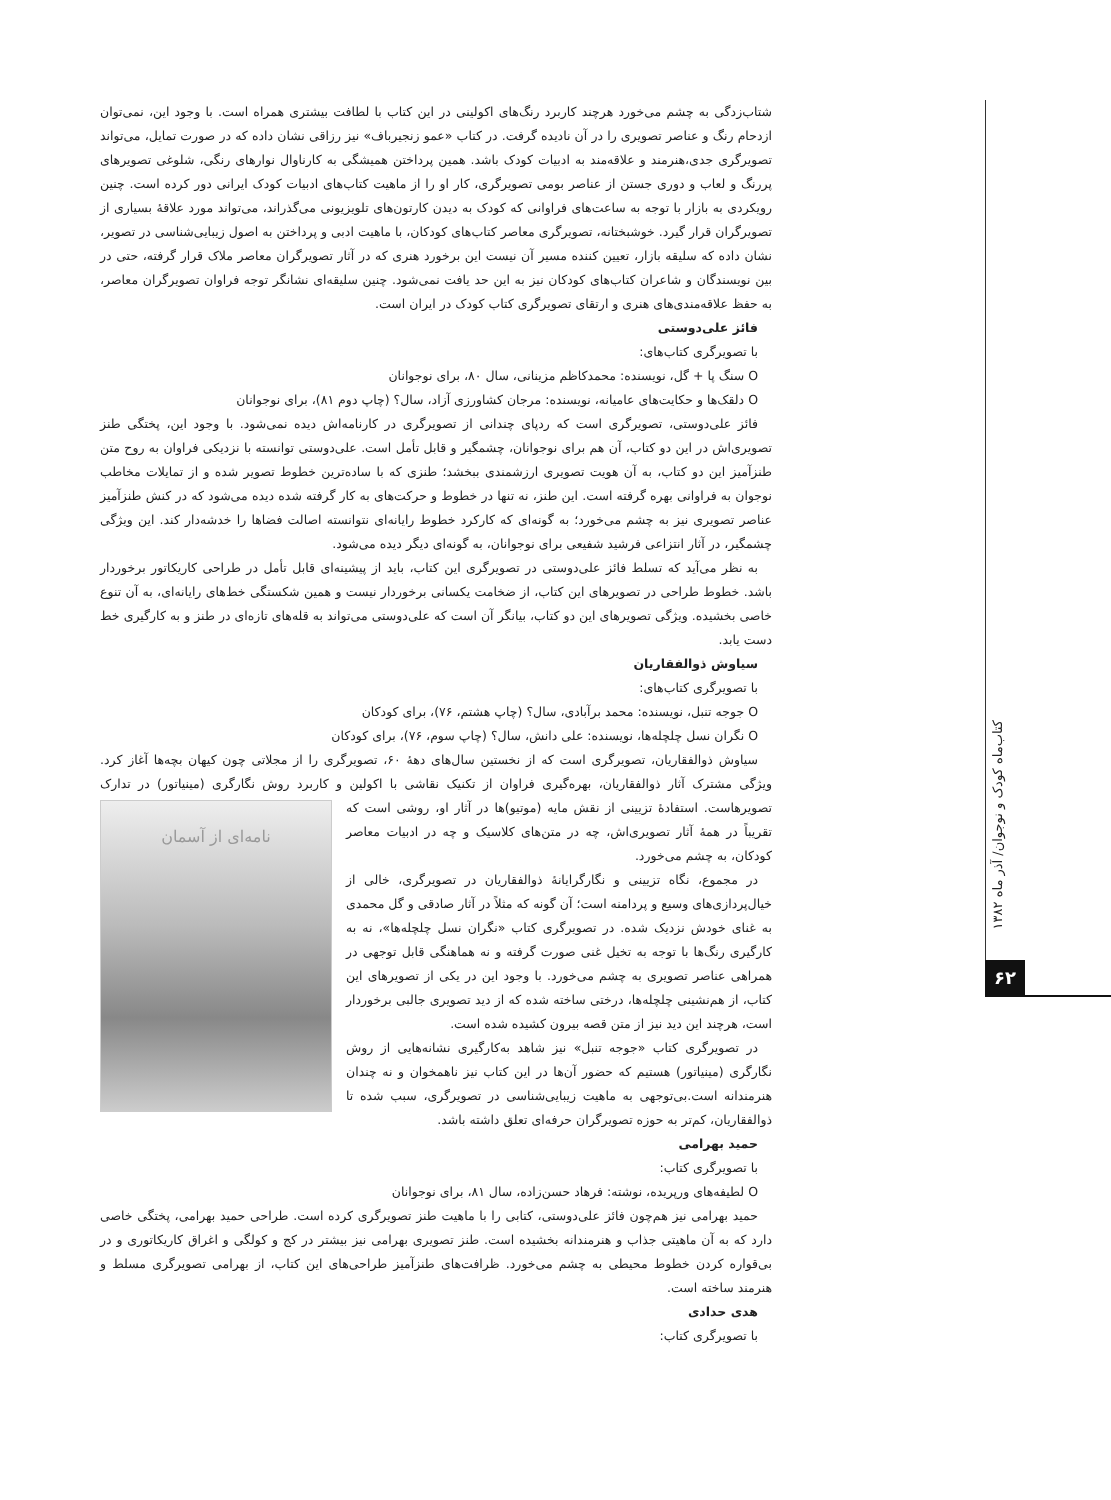کتاب‌ماه کودک و نوجوان/ آذر ماه ۱۳۸۲
۶۲
شتاب‌زدگی به چشم می‌خورد هرچند کاربرد رنگ‌های اکولینی در این کتاب با لطافت بیشتری همراه است. با وجود این، نمی‌توان ازدحام رنگ و عناصر تصویری را در آن نادیده گرفت. در کتاب «عمو زنجیرباف» نیز رزاقی نشان داده که در صورت تمایل، می‌تواند تصویرگری جدی،هنرمند و علاقه‌مند به ادبیات کودک باشد. همین پرداختن همیشگی به کارناوال نوارهای رنگی، شلوغی تصویرهای پررنگ و لعاب و دوری جستن از عناصر بومی تصویرگری، کار او را از ماهیت کتاب‌های ادبیات کودک ایرانی دور کرده است. چنین رویکردی به بازار با توجه به ساعت‌های فراوانی که کودک به دیدن کارتون‌های تلویزیونی می‌گذراند، می‌تواند مورد علاقهٔ بسیاری از تصویرگران قرار گیرد. خوشبختانه، تصویرگری معاصر کتاب‌های کودکان، با ماهیت ادبی و پرداختن به اصول زیبایی‌شناسی در تصویر، نشان داده که سلیقه بازار، تعیین کننده مسیر آن نیست این برخورد هنری که در آثار تصویرگران معاصر ملاک قرار گرفته، حتی در بین نویسندگان و شاعران کتاب‌های کودکان نیز به این حد یافت نمی‌شود. چنین سلیقه‌ای نشانگر توجه فراوان تصویرگران معاصر، به حفظ علاقه‌مندی‌های هنری و ارتقای تصویرگری کتاب کودک در ایران است.
فائز علی‌دوستی
با تصویرگری کتاب‌های:
O سنگ پا + گل، نویسنده: محمدکاظم مزینانی، سال ۸۰، برای نوجوانان
O دلقک‌ها و حکایت‌های عامیانه، نویسنده: مرجان کشاورزی آزاد، سال؟ (چاپ دوم ۸۱)، برای نوجوانان
فائز علی‌دوستی، تصویرگری است که ردپای چندانی از تصویرگری در کارنامه‌اش دیده نمی‌شود. با وجود این، پختگی طنز تصویری‌اش در این دو کتاب، آن هم برای نوجوانان، چشمگیر و قابل تأمل است. علی‌دوستی توانسته با نزدیکی فراوان به روح متن طنزآمیز این دو کتاب، به آن هویت تصویری ارزشمندی ببخشد؛ طنزی که با ساده‌ترین خطوط تصویر شده و از تمایلات مخاطب نوجوان به فراوانی بهره گرفته است. این طنز، نه تنها در خطوط و حرکت‌های به کار گرفته شده دیده می‌شود که در کنش طنزآمیز عناصر تصویری نیز به چشم می‌خورد؛ به گونه‌ای که کارکرد خطوط رایانه‌ای نتوانسته اصالت فضاها را خدشه‌دار کند. این ویژگی چشمگیر، در آثار انتزاعی فرشید شفیعی برای نوجوانان، به گونه‌ای دیگر دیده می‌شود.
به نظر می‌آید که تسلط فائز علی‌دوستی در تصویرگری این کتاب، باید از پیشینه‌ای قابل تأمل در طراحی کاریکاتور برخوردار باشد. خطوط طراحی در تصویرهای این کتاب، از ضخامت یکسانی برخوردار نیست و همین شکستگی خط‌های رایانه‌ای، به آن تنوع خاصی بخشیده. ویژگی تصویرهای این دو کتاب، بیانگر آن است که علی‌دوستی می‌تواند به قله‌های تازه‌ای در طنز و به کارگیری خط دست یابد.
سیاوش ذوالفقاریان
با تصویرگری کتاب‌های:
O جوجه تنبل، نویسنده: محمد برآبادی، سال؟ (چاپ هشتم، ۷۶)، برای کودکان
O نگران نسل چلچله‌ها، نویسنده: علی دانش، سال؟ (چاپ سوم، ۷۶)، برای کودکان
سیاوش ذوالفقاریان، تصویرگری است که از نخستین سال‌های دههٔ ۶۰، تصویرگری را از مجلاتی چون کیهان بچه‌ها آغاز کرد. ویژگی مشترک آثار ذوالفقاریان، بهره‌گیری فراوان از تکنیک نقاشی با اکولین و کاربرد روش نگارگری (مینیاتور) در تدارک
نامه‌ای از آسمان تصویرهاست. استفادهٔ تزیینی از نقش مایه (موتیو)ها در آثار او، روشی است که تقریباً در همهٔ آثار تصویری‌اش، چه در متن‌های کلاسیک و چه در ادبیات معاصر کودکان، به چشم می‌خورد.
در مجموع، نگاه تزیینی و نگارگرایانهٔ ذوالفقاریان در تصویرگری، خالی از خیال‌پردازی‌های وسیع و پردامنه است؛ آن گونه که مثلاً در آثار صادقی و گل محمدی به غنای خودش نزدیک شده. در تصویرگری کتاب «نگران نسل چلچله‌ها»، نه به کارگیری رنگ‌ها با توجه به تخیل غنی صورت گرفته و نه هماهنگی قابل توجهی در همراهی عناصر تصویری به چشم می‌خورد. با وجود این در یکی از تصویرهای این کتاب، از هم‌نشینی چلچله‌ها، درختی ساخته شده که از دید تصویری جالبی برخوردار است، هرچند این دید نیز از متن قصه بیرون کشیده شده است.
در تصویرگری کتاب «جوجه تنبل» نیز شاهد به‌کارگیری نشانه‌هایی از روش نگارگری (مینیاتور) هستیم که حضور آن‌ها در این کتاب نیز ناهمخوان و نه چندان هنرمندانه است.بی‌توجهی به ماهیت زیبایی‌شناسی در تصویرگری، سبب شده تا ذوالفقاریان، کم‌تر به حوزه تصویرگران حرفه‌ای تعلق داشته باشد.
حمید بهرامی
با تصویرگری کتاب:
O لطیفه‌های ورپریده، نوشته: فرهاد حسن‌زاده، سال ۸۱، برای نوجوانان
حمید بهرامی نیز هم‌چون فائز علی‌دوستی، کتابی را با ماهیت طنز تصویرگری کرده است. طراحی حمید بهرامی، پختگی خاصی دارد که به آن ماهیتی جذاب و هنرمندانه بخشیده است. طنز تصویری بهرامی نیز بیشتر در کج و کولگی و اغراق کاریکاتوری و در بی‌قواره کردن خطوط محیطی به چشم می‌خورد. ظرافت‌های طنزآمیز طراحی‌های این کتاب، از بهرامی تصویرگری مسلط و هنرمند ساخته است.
هدی حدادی
با تصویرگری کتاب: